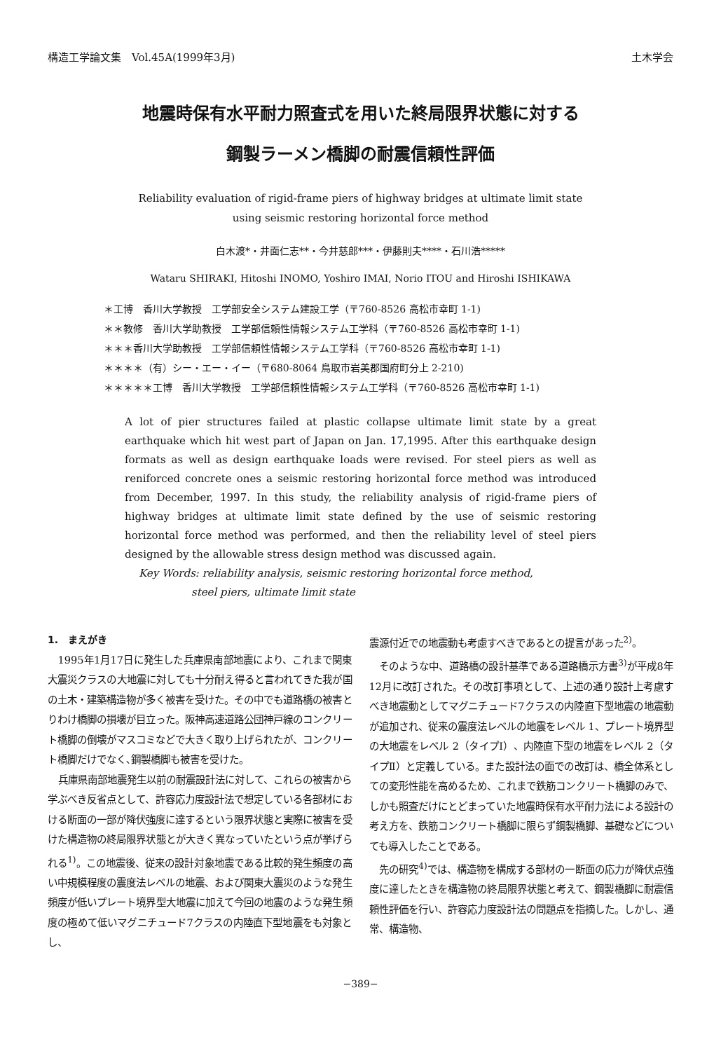構造工学論文集　Vol.45A(1999年3月) 土木学会
地震時保有水平耐力照査式を用いた終局限界状態に対する
鋼製ラーメン橋脚の耐震信頼性評価
Reliability evaluation of rigid-frame piers of highway bridges at ultimate limit state
using seismic restoring horizontal force method
白木渡*・井面仁志**・今井慈郎***・伊藤則夫****・石川浩*****
Wataru SHIRAKI, Hitoshi INOMO, Yoshiro IMAI, Norio ITOU and Hiroshi ISHIKAWA
＊工博　香川大学教授　工学部安全システム建設工学（〒760-8526 高松市幸町 1-1)
＊＊教修　香川大学助教授　工学部信頼性情報システム工学科（〒760-8526 高松市幸町 1-1)
＊＊＊香川大学助教授　工学部信頼性情報システム工学科（〒760-8526 高松市幸町 1-1)
＊＊＊＊（有）シー・エー・イー（〒680-8064 鳥取市岩美郡国府町分上 2-210)
＊＊＊＊＊工博　香川大学教授　工学部信頼性情報システム工学科（〒760-8526 高松市幸町 1-1)
A lot of pier structures failed at plastic collapse ultimate limit state by a great earthquake which hit west part of Japan on Jan. 17,1995. After this earthquake design formats as well as design earthquake loads were revised. For steel piers as well as reniforced concrete ones a seismic restoring horizontal force method was introduced from December, 1997. In this study, the reliability analysis of rigid-frame piers of highway bridges at ultimate limit state defined by the use of seismic restoring horizontal force method was performed, and then the reliability level of steel piers designed by the allowable stress design method was discussed again.
Key Words: reliability analysis, seismic restoring horizontal force method,
　　　　　steel piers, ultimate limit state
1.　まえがき
1995年1月17日に発生した兵庫県南部地震により、これまで関東大震災クラスの大地震に対しても十分耐え得ると言われてきた我が国の土木・建築構造物が多く被害を受けた。その中でも道路橋の被害とりわけ橋脚の損壊が目立った。阪神高速道路公団神戸線のコンクリート橋脚の倒壊がマスコミなどで大きく取り上げられたが、コンクリート橋脚だけでなく､鋼製橋脚も被害を受けた。
兵庫県南部地震発生以前の耐震設計法に対して、これらの被害から学ぶべき反省点として、許容応力度設計法で想定している各部材における断面の一部が降伏強度に達するという限界状態と実際に被害を受けた構造物の終局限界状態とが大きく異なっていたという点が挙げられる<sup>1)</sup>。この地震後、従来の設計対象地震である比較的発生頻度の高い中規模程度の震度法レベルの地震、および関東大震災のような発生頻度が低いプレート境界型大地震に加えて今回の地震のような発生頻度の極めて低いマグニチュード7クラスの内陸直下型地震をも対象とし、
震源付近での地震動も考慮すべきであるとの提言があった<sup>2)</sup>。
そのような中、道路橋の設計基準である道路橋示方書<sup>3)</sup>が平成8年12月に改訂された。その改訂事項として、上述の通り設計上考慮すべき地震動としてマグニチュード7クラスの内陸直下型地震の地震動が追加され、従来の震度法レベルの地震をレベル 1、プレート境界型の大地震をレベル 2（タイプⅠ）、内陸直下型の地震をレベル 2（タイプⅡ）と定義している。また設計法の面での改訂は、橋全体系としての変形性能を高めるため、これまで鉄筋コンクリート橋脚のみで、しかも照査だけにとどまっていた地震時保有水平耐力法による設計の考え方を、鉄筋コンクリート橋脚に限らず鋼製橋脚、基礎などについても導入したことである。
先の研究<sup>4)</sup>では、構造物を構成する部材の一断面の応力が降伏点強度に達したときを構造物の終局限界状態と考えて、鋼製橋脚に耐震信頼性評価を行い、許容応力度設計法の問題点を指摘した。しかし、通常、構造物、
−389−